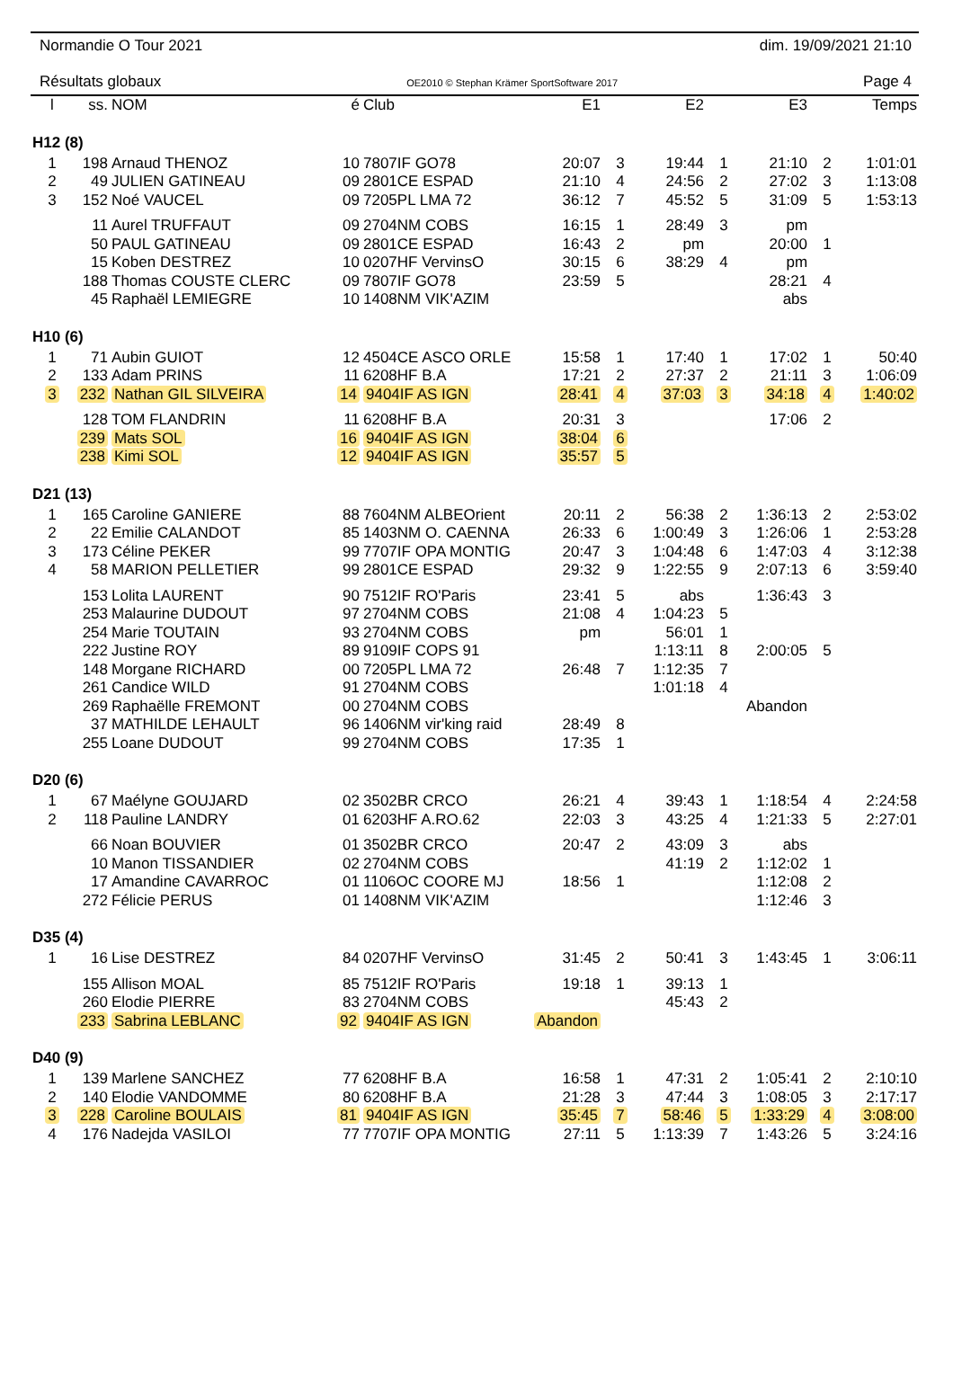Normandie O Tour 2021 dim. 19/09/2021 21:10
Résultats globaux OE2010 © Stephan Krämer SportSoftware 2017 Page 4
| l | ss. | NOM | é | Club | E1 | | E2 | | E3 | | Temps |
| --- | --- | --- | --- | --- | --- | --- | --- | --- | --- | --- | --- |
| H12 (8) | | | | | | | | | | | |
| 1 | 198 | Arnaud THENOZ | 10 | 7807IF GO78 | 20:07 | 3 | 19:44 | 1 | 21:10 | 2 | 1:01:01 |
| 2 | 49 | JULIEN GATINEAU | 09 | 2801CE ESPAD | 21:10 | 4 | 24:56 | 2 | 27:02 | 3 | 1:13:08 |
| 3 | 152 | Noé VAUCEL | 09 | 7205PL LMA 72 | 36:12 | 7 | 45:52 | 5 | 31:09 | 5 | 1:53:13 |
| | 11 | Aurel TRUFFAUT | 09 | 2704NM COBS | 16:15 | 1 | 28:49 | 3 | pm | | |
| | 50 | PAUL GATINEAU | 09 | 2801CE ESPAD | 16:43 | 2 | pm | | 20:00 | 1 | |
| | 15 | Koben DESTREZ | 10 | 0207HF VervinsO | 30:15 | 6 | 38:29 | 4 | pm | | |
| | 188 | Thomas COUSTE CLERC | 09 | 7807IF GO78 | 23:59 | 5 | | | 28:21 | 4 | |
| | 45 | Raphaël LEMIEGRE | 10 | 1408NM VIK'AZIM | | | | | abs | | |
| H10 (6) | | | | | | | | | | | |
| 1 | 71 | Aubin GUIOT | 12 | 4504CE ASCO ORLE | 15:58 | 1 | 17:40 | 1 | 17:02 | 1 | 50:40 |
| 2 | 133 | Adam PRINS | 11 | 6208HF B.A | 17:21 | 2 | 27:37 | 2 | 21:11 | 3 | 1:06:09 |
| 3 | 232 | Nathan GIL SILVEIRA | 14 | 9404IF AS IGN | 28:41 | 4 | 37:03 | 3 | 34:18 | 4 | 1:40:02 |
| | 128 | TOM FLANDRIN | 11 | 6208HF B.A | 20:31 | 3 | | | 17:06 | 2 | |
| | 239 | Mats SOL | 16 | 9404IF AS IGN | 38:04 | 6 | | | | | |
| | 238 | Kimi SOL | 12 | 9404IF AS IGN | 35:57 | 5 | | | | | |
| D21 (13) | | | | | | | | | | | |
| 1 | 165 | Caroline GANIERE | 88 | 7604NM ALBEOrient | 20:11 | 2 | 56:38 | 2 | 1:36:13 | 2 | 2:53:02 |
| 2 | 22 | Emilie CALANDOT | 85 | 1403NM O. CAENNA | 26:33 | 6 | 1:00:49 | 3 | 1:26:06 | 1 | 2:53:28 |
| 3 | 173 | Céline PEKER | 99 | 7707IF OPA MONTIG | 20:47 | 3 | 1:04:48 | 6 | 1:47:03 | 4 | 3:12:38 |
| 4 | 58 | MARION PELLETIER | 99 | 2801CE ESPAD | 29:32 | 9 | 1:22:55 | 9 | 2:07:13 | 6 | 3:59:40 |
| | 153 | Lolita LAURENT | 90 | 7512IF RO'Paris | 23:41 | 5 | abs | | 1:36:43 | 3 | |
| | 253 | Malaurine DUDOUT | 97 | 2704NM COBS | 21:08 | 4 | 1:04:23 | 5 | | | |
| | 254 | Marie TOUTAIN | 93 | 2704NM COBS | pm | | 56:01 | 1 | | | |
| | 222 | Justine ROY | 89 | 9109IF COPS 91 | | | 1:13:11 | 8 | 2:00:05 | 5 | |
| | 148 | Morgane RICHARD | 00 | 7205PL LMA 72 | 26:48 | 7 | 1:12:35 | 7 | | | |
| | 261 | Candice WILD | 91 | 2704NM COBS | | | 1:01:18 | 4 | | | |
| | 269 | Raphaëlle FREMONT | 00 | 2704NM COBS | | | | | Abandon | | |
| | 37 | MATHILDE LEHAULT | 96 | 1406NM vir'king raid | 28:49 | 8 | | | | | |
| | 255 | Loane DUDOUT | 99 | 2704NM COBS | 17:35 | 1 | | | | | |
| D20 (6) | | | | | | | | | | | |
| 1 | 67 | Maélyne GOUJARD | 02 | 3502BR CRCO | 26:21 | 4 | 39:43 | 1 | 1:18:54 | 4 | 2:24:58 |
| 2 | 118 | Pauline LANDRY | 01 | 6203HF A.RO.62 | 22:03 | 3 | 43:25 | 4 | 1:21:33 | 5 | 2:27:01 |
| | 66 | Noan BOUVIER | 01 | 3502BR CRCO | 20:47 | 2 | 43:09 | 3 | abs | | |
| | 10 | Manon TISSANDIER | 02 | 2704NM COBS | | | 41:19 | 2 | 1:12:02 | 1 | |
| | 17 | Amandine CAVARROC | 01 | 1106OC COORE MJ | 18:56 | 1 | | | 1:12:08 | 2 | |
| | 272 | Félicie PERUS | 01 | 1408NM VIK'AZIM | | | | | 1:12:46 | 3 | |
| D35 (4) | | | | | | | | | | | |
| 1 | 16 | Lise DESTREZ | 84 | 0207HF VervinsO | 31:45 | 2 | 50:41 | 3 | 1:43:45 | 1 | 3:06:11 |
| | 155 | Allison MOAL | 85 | 7512IF RO'Paris | 19:18 | 1 | 39:13 | 1 | | | |
| | 260 | Elodie PIERRE | 83 | 2704NM COBS | | | 45:43 | 2 | | | |
| | 233 | Sabrina LEBLANC | 92 | 9404IF AS IGN | Abandon | | | | | | |
| D40 (9) | | | | | | | | | | | |
| 1 | 139 | Marlene SANCHEZ | 77 | 6208HF B.A | 16:58 | 1 | 47:31 | 2 | 1:05:41 | 2 | 2:10:10 |
| 2 | 140 | Elodie VANDOMME | 80 | 6208HF B.A | 21:28 | 3 | 47:44 | 3 | 1:08:05 | 3 | 2:17:17 |
| 3 | 228 | Caroline BOULAIS | 81 | 9404IF AS IGN | 35:45 | 7 | 58:46 | 5 | 1:33:29 | 4 | 3:08:00 |
| 4 | 176 | Nadejda VASILOI | 77 | 7707IF OPA MONTIG | 27:11 | 5 | 1:13:39 | 7 | 1:43:26 | 5 | 3:24:16 |